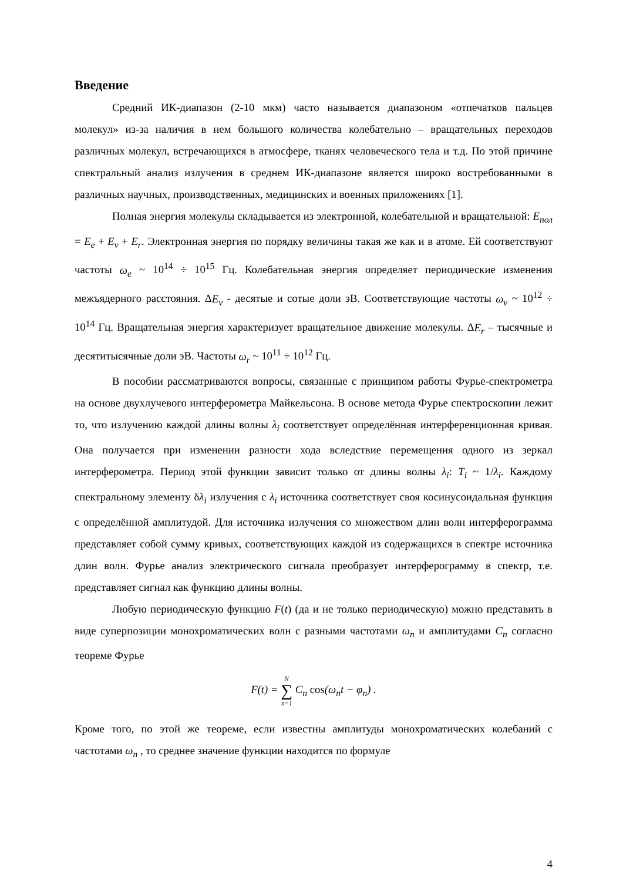Введение
Средний ИК-диапазон (2-10 мкм) часто называется диапазоном «отпечатков пальцев молекул» из-за наличия в нем большого количества колебательно – вращательных переходов различных молекул, встречающихся в атмосфере, тканях человеческого тела и т.д. По этой причине спектральный анализ излучения в среднем ИК-диапазоне является широко востребованными в различных научных, производственных, медицинских и военных приложениях [1].
Полная энергия молекулы складывается из электронной, колебательной и вращательной: E<sub>пол</sub> = E<sub>e</sub> + E<sub>v</sub> + E<sub>r</sub>. Электронная энергия по порядку величины такая же как и в атоме. Ей соответствуют частоты ω<sub>e</sub> ~ 10<sup>14</sup> ÷ 10<sup>15</sup> Гц. Колебательная энергия определяет периодические изменения межъядерного расстояния. ΔE<sub>v</sub> - десятые и сотые доли эВ. Соответствующие частоты ω<sub>v</sub> ~ 10<sup>12</sup> ÷ 10<sup>14</sup> Гц. Вращательная энергия характеризует вращательное движение молекулы. ΔE<sub>r</sub> – тысячные и десятитысячные доли эВ. Частоты ω<sub>r</sub> ~ 10<sup>11</sup> ÷ 10<sup>12</sup> Гц.
В пособии рассматриваются вопросы, связанные с принципом работы Фурье-спектрометра на основе двухлучевого интерферометра Майкельсона. В основе метода Фурье спектроскопии лежит то, что излучению каждой длины волны λ<sub>i</sub> соответствует определённая интерференционная кривая. Она получается при изменении разности хода вследствие перемещения одного из зеркал интерферометра. Период этой функции зависит только от длины волны λ<sub>i</sub>: T<sub>i</sub> ~ 1/λ<sub>i</sub>. Каждому спектральному элементу δλ<sub>i</sub> излучения с λ<sub>i</sub> источника соответствует своя косинусоидальная функция с определённой амплитудой. Для источника излучения со множеством длин волн интерферограмма представляет собой сумму кривых, соответствующих каждой из содержащихся в спектре источника длин волн. Фурье анализ электрического сигнала преобразует интерферограмму в спектр, т.е. представляет сигнал как функцию длины волны.
Любую периодическую функцию F(t) (да и не только периодическую) можно представить в виде суперпозиции монохроматических волн с разными частотами ω<sub>n</sub> и амплитудами C<sub>n</sub> согласно теореме Фурье
F(t) = N ∑ n=1 C<sub>n</sub> cos(ω<sub>n</sub>t − φ<sub>n</sub>) .
Кроме того, по этой же теореме, если известны амплитуды монохроматических колебаний с частотами ω<sub>n</sub> , то среднее значение функции находится по формуле
4